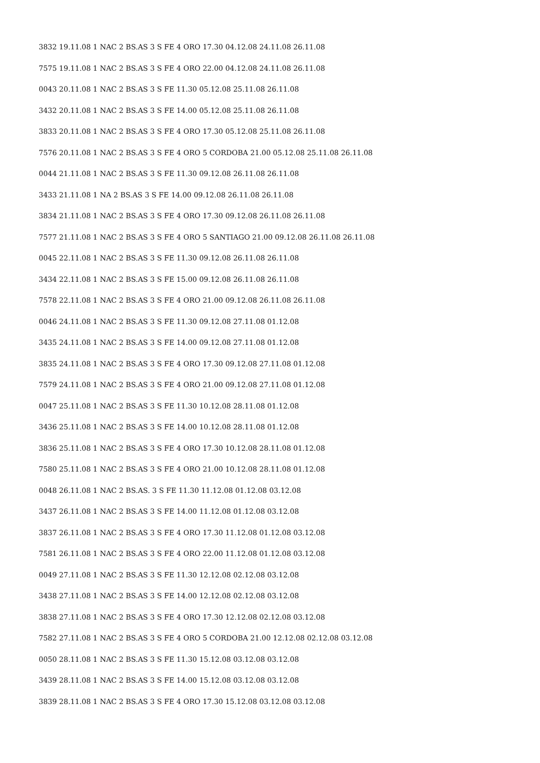3832 19.11.08 1 NAC 2 BS.AS 3 S FE 4 ORO 17.30 04.12.08 24.11.08 26.11.08
7575 19.11.08 1 NAC 2 BS.AS 3 S FE 4 ORO 22.00 04.12.08 24.11.08 26.11.08
0043 20.11.08 1 NAC 2 BS.AS 3 S FE 11.30 05.12.08 25.11.08 26.11.08
3432 20.11.08 1 NAC 2 BS.AS 3 S FE 14.00 05.12.08 25.11.08 26.11.08
3833 20.11.08 1 NAC 2 BS.AS 3 S FE 4 ORO 17.30 05.12.08 25.11.08 26.11.08
7576 20.11.08 1 NAC 2 BS.AS 3 S FE 4 ORO 5 CORDOBA 21.00 05.12.08 25.11.08 26.11.08
0044 21.11.08 1 NAC 2 BS.AS 3 S FE 11.30 09.12.08 26.11.08 26.11.08
3433 21.11.08 1 NA 2 BS.AS 3 S FE 14.00 09.12.08 26.11.08 26.11.08
3834 21.11.08 1 NAC 2 BS.AS 3 S FE 4 ORO 17.30 09.12.08 26.11.08 26.11.08
7577 21.11.08 1 NAC 2 BS.AS 3 S FE 4 ORO 5 SANTIAGO 21.00 09.12.08 26.11.08 26.11.08
0045 22.11.08 1 NAC 2 BS.AS 3 S FE 11.30 09.12.08 26.11.08 26.11.08
3434 22.11.08 1 NAC 2 BS.AS 3 S FE 15.00 09.12.08 26.11.08 26.11.08
7578 22.11.08 1 NAC 2 BS.AS 3 S FE 4 ORO 21.00 09.12.08 26.11.08 26.11.08
0046 24.11.08 1 NAC 2 BS.AS 3 S FE 11.30 09.12.08 27.11.08 01.12.08
3435 24.11.08 1 NAC 2 BS.AS 3 S FE 14.00 09.12.08 27.11.08 01.12.08
3835 24.11.08 1 NAC 2 BS.AS 3 S FE 4 ORO 17.30 09.12.08 27.11.08 01.12.08
7579 24.11.08 1 NAC 2 BS.AS 3 S FE 4 ORO 21.00 09.12.08 27.11.08 01.12.08
0047 25.11.08 1 NAC 2 BS.AS 3 S FE 11.30 10.12.08 28.11.08 01.12.08
3436 25.11.08 1 NAC 2 BS.AS 3 S FE 14.00 10.12.08 28.11.08 01.12.08
3836 25.11.08 1 NAC 2 BS.AS 3 S FE 4 ORO 17.30 10.12.08 28.11.08 01.12.08
7580 25.11.08 1 NAC 2 BS.AS 3 S FE 4 ORO 21.00 10.12.08 28.11.08 01.12.08
0048 26.11.08 1 NAC 2 BS.AS. 3 S FE 11.30 11.12.08 01.12.08 03.12.08
3437 26.11.08 1 NAC 2 BS.AS 3 S FE 14.00 11.12.08 01.12.08 03.12.08
3837 26.11.08 1 NAC 2 BS.AS 3 S FE 4 ORO 17.30 11.12.08 01.12.08 03.12.08
7581 26.11.08 1 NAC 2 BS.AS 3 S FE 4 ORO 22.00 11.12.08 01.12.08 03.12.08
0049 27.11.08 1 NAC 2 BS.AS 3 S FE 11.30 12.12.08 02.12.08 03.12.08
3438 27.11.08 1 NAC 2 BS.AS 3 S FE 14.00 12.12.08 02.12.08 03.12.08
3838 27.11.08 1 NAC 2 BS.AS 3 S FE 4 ORO 17.30 12.12.08 02.12.08 03.12.08
7582 27.11.08 1 NAC 2 BS.AS 3 S FE 4 ORO 5 CORDOBA 21.00 12.12.08 02.12.08 03.12.08
0050 28.11.08 1 NAC 2 BS.AS 3 S FE 11.30 15.12.08 03.12.08 03.12.08
3439 28.11.08 1 NAC 2 BS.AS 3 S FE 14.00 15.12.08 03.12.08 03.12.08
3839 28.11.08 1 NAC 2 BS.AS 3 S FE 4 ORO 17.30 15.12.08 03.12.08 03.12.08